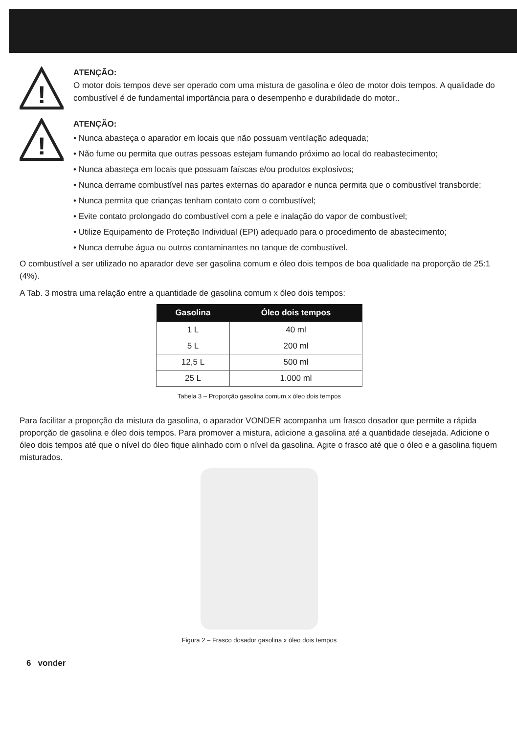!
ATENÇÃO:
O motor dois tempos deve ser operado com uma mistura de gasolina e óleo de motor dois tempos. A qualidade do combustível é de fundamental importância para o desempenho e durabilidade do motor..
!
ATENÇÃO:
• Nunca abasteça o aparador em locais que não possuam ventilação adequada;
• Não fume ou permita que outras pessoas estejam fumando próximo ao local do reabastecimento;
• Nunca abasteça em locais que possuam faíscas e/ou produtos explosivos;
• Nunca derrame combustível nas partes externas do aparador e nunca permita que o combustível transborde;
• Nunca permita que crianças tenham contato com o combustível;
• Evite contato prolongado do combustível com a pele e inalação do vapor de combustível;
• Utilize Equipamento de Proteção Individual (EPI) adequado para o procedimento de abastecimento;
• Nunca derrube água ou outros contaminantes no tanque de combustível.
O combustível a ser utilizado no aparador deve ser gasolina comum e óleo dois tempos de boa qualidade na proporção de 25:1 (4%).
A Tab. 3 mostra uma relação entre a quantidade de gasolina comum x óleo dois tempos:
| Gasolina | Óleo dois tempos |
| --- | --- |
| 1 L | 40 ml |
| 5 L | 200 ml |
| 12,5 L | 500 ml |
| 25 L | 1.000 ml |
Tabela 3 – Proporção gasolina comum x óleo dois tempos
Para facilitar a proporção da mistura da gasolina, o aparador VONDER acompanha um frasco dosador que permite a rápida proporção de gasolina e óleo dois tempos. Para promover a mistura, adicione a gasolina até a quantidade desejada. Adicione o óleo dois tempos até que o nível do óleo fique alinhado com o nível da gasolina. Agite o frasco até que o óleo e a gasolina fiquem misturados.
Figura 2 – Frasco dosador gasolina x óleo dois tempos
6 vonder